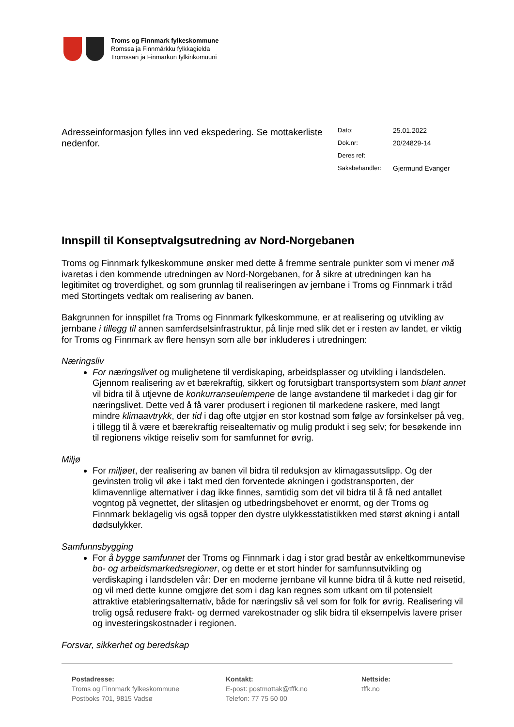Troms og Finnmark fylkeskommune
Romssa ja Finnmárkku fylkkagielda
Tromssan ja Finmarkun fylkinkomuuni
Adresseinformasjon fylles inn ved ekspedering. Se mottakerliste nedenfor.
Dato: 25.01.2022
Dok.nr: 20/24829-14
Deres ref:
Saksbehandler: Gjermund Evanger
Innspill til Konseptvalgsutredning av Nord-Norgebanen
Troms og Finnmark fylkeskommune ønsker med dette å fremme sentrale punkter som vi mener må ivaretas i den kommende utredningen av Nord-Norgebanen, for å sikre at utredningen kan ha legitimitet og troverdighet, og som grunnlag til realiseringen av jernbane i Troms og Finnmark i tråd med Stortingets vedtak om realisering av banen.
Bakgrunnen for innspillet fra Troms og Finnmark fylkeskommune, er at realisering og utvikling av jernbane i tillegg til annen samferdselsinfrastruktur, på linje med slik det er i resten av landet, er viktig for Troms og Finnmark av flere hensyn som alle bør inkluderes i utredningen:
Næringsliv
For næringslivet og mulighetene til verdiskaping, arbeidsplasser og utvikling i landsdelen. Gjennom realisering av et bærekraftig, sikkert og forutsigbart transportsystem som blant annet vil bidra til å utjevne de konkurranseulempene de lange avstandene til markedet i dag gir for næringslivet. Dette ved å få varer produsert i regionen til markedene raskere, med langt mindre klimaavtrykk, der tid i dag ofte utgjør en stor kostnad som følge av forsinkelser på veg, i tillegg til å være et bærekraftig reisealternativ og mulig produkt i seg selv; for besøkende inn til regionens viktige reiseliv som for samfunnet for øvrig.
Miljø
For miljøet, der realisering av banen vil bidra til reduksjon av klimagassutslipp. Og der gevinsten trolig vil øke i takt med den forventede økningen i godstransporten, der klimavennlige alternativer i dag ikke finnes, samtidig som det vil bidra til å få ned antallet vogntog på vegnettet, der slitasjen og utbedringsbehovet er enormt, og der Troms og Finnmark beklagelig vis også topper den dystre ulykkesstatistikken med størst økning i antall dødsulykker.
Samfunnsbygging
For å bygge samfunnet der Troms og Finnmark i dag i stor grad består av enkeltkommunevise bo- og arbeidsmarkedsregioner, og dette er et stort hinder for samfunnsutvikling og verdiskaping i landsdelen vår: Der en moderne jernbane vil kunne bidra til å kutte ned reisetid, og vil med dette kunne omgjøre det som i dag kan regnes som utkant om til potensielt attraktive etableringsalternativ, både for næringsliv så vel som for folk for øvrig. Realisering vil trolig også redusere frakt- og dermed varekostnader og slik bidra til eksempelvis lavere priser og investeringskostnader i regionen.
Forsvar, sikkerhet og beredskap
Postadresse:
Troms og Finnmark fylkeskommune
Postboks 701, 9815 Vadsø
Kontakt:
E-post: postmottak@tffk.no
Telefon: 77 75 50 00
Nettside:
tffk.no